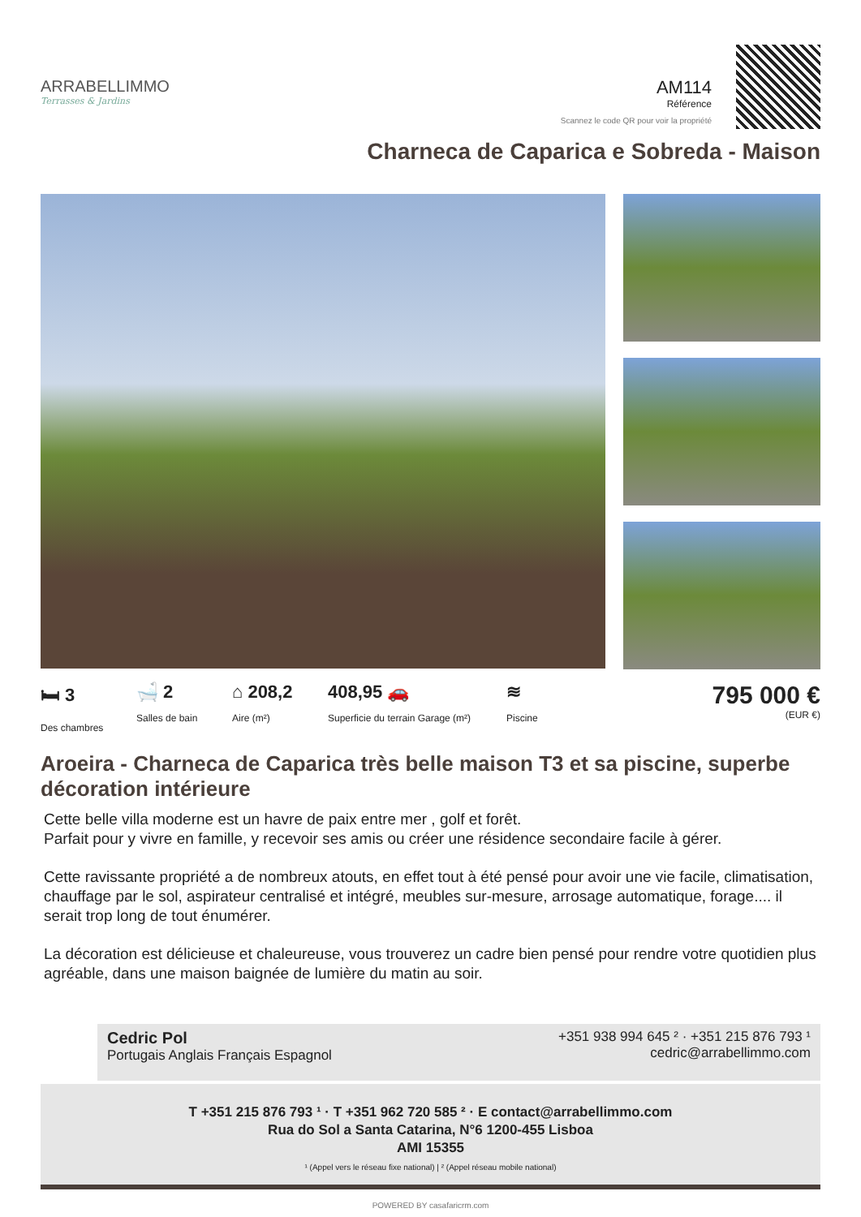ARRABELLIMMO
Terrasses & Jardins
AM114
Référence
Scannez le code QR pour voir la propriété
Charneca de Caparica e Sobreda - Maison
🛏 3
Des chambres
🛁 2
Salles de bain
⌂ 208,2
Aire (m²)
408,95 🚗
Superficie du terrain Garage (m²)
≋
Piscine
795 000 €
(EUR €)
Aroeira - Charneca de Caparica très belle maison T3 et sa piscine, superbe décoration intérieure
Cette belle villa moderne est un havre de paix entre mer , golf et forêt.
Parfait pour y vivre en famille, y recevoir ses amis ou créer une résidence secondaire facile à gérer.
Cette ravissante propriété a de nombreux atouts, en effet tout à été pensé pour avoir une vie facile, climatisation, chauffage par le sol, aspirateur centralisé et intégré, meubles sur-mesure, arrosage automatique, forage.... il serait trop long de tout énumérer.
La décoration est délicieuse et chaleureuse, vous trouverez un cadre bien pensé pour rendre votre quotidien plus agréable, dans une maison baignée de lumière du matin au soir.
Cedric Pol
Portugais Anglais Français Espagnol
+351 938 994 645 ² · +351 215 876 793 ¹
cedric@arrabellimmo.com
T +351 215 876 793 ¹ · T +351 962 720 585 ² · E contact@arrabellimmo.com
Rua do Sol a Santa Catarina, N°6 1200-455 Lisboa
AMI 15355
¹ (Appel vers le réseau fixe national) | ² (Appel réseau mobile national)
POWERED BY casafaricrm.com